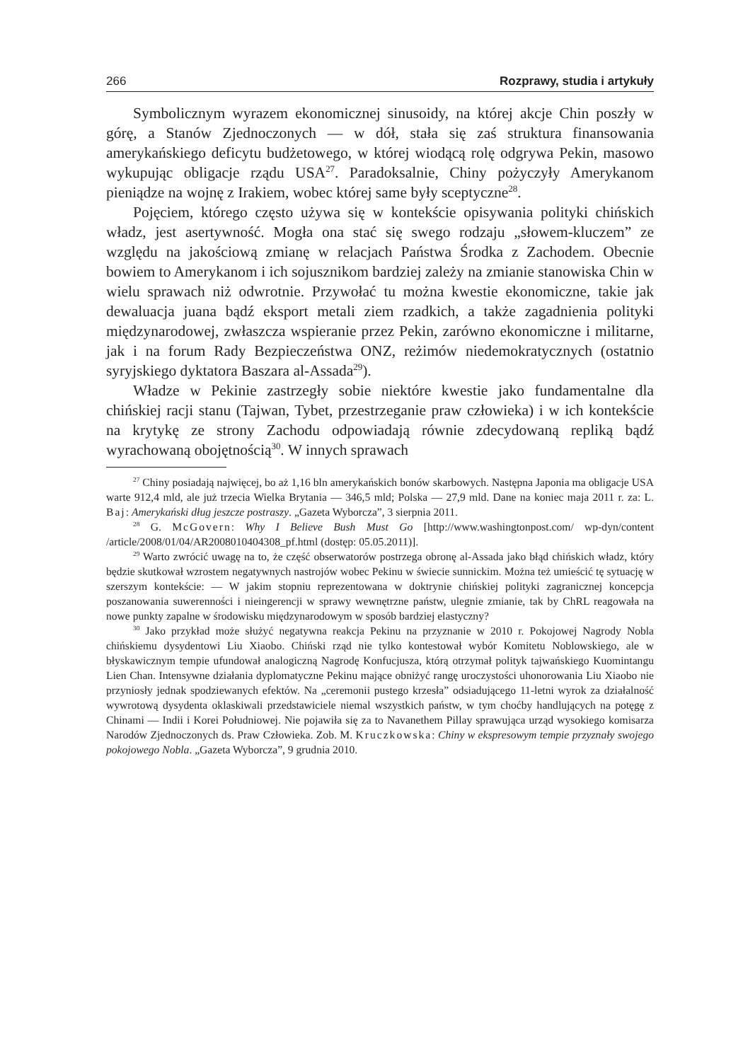266 Rozprawy, studia i artykuły
Symbolicznym wyrazem ekonomicznej sinusoidy, na której akcje Chin poszły w górę, a Stanów Zjednoczonych — w dół, stała się zaś struktura finansowania amerykańskiego deficytu budżetowego, w której wiodącą rolę odgrywa Pekin, masowo wykupując obligacje rządu USA<sup>27</sup>. Paradoksalnie, Chiny pożyczyły Amerykanom pieniądze na wojnę z Irakiem, wobec której same były sceptyczne<sup>28</sup>.
Pojęciem, którego często używa się w kontekście opisywania polityki chińskich władz, jest asertywność. Mogła ona stać się swego rodzaju „słowem-kluczem” ze względu na jakościową zmianę w relacjach Państwa Środka z Zachodem. Obecnie bowiem to Amerykanom i ich sojusznikom bardziej zależy na zmianie stanowiska Chin w wielu sprawach niż odwrotnie. Przywołać tu można kwestie ekonomiczne, takie jak dewaluacja juana bądź eksport metali ziem rzadkich, a także zagadnienia polityki międzynarodowej, zwłaszcza wspieranie przez Pekin, zarówno ekonomiczne i militarne, jak i na forum Rady Bezpieczeństwa ONZ, reżimów niedemokratycznych (ostatnio syryjskiego dyktatora Baszara al-Assada<sup>29</sup>).
Władze w Pekinie zastrzegły sobie niektóre kwestie jako fundamentalne dla chińskiej racji stanu (Tajwan, Tybet, przestrzeganie praw człowieka) i w ich kontekście na krytykę ze strony Zachodu odpowiadają równie zdecydowaną repliką bądź wyrachowaną obojętnością<sup>30</sup>. W innych sprawach
<sup>27</sup> Chiny posiadają najwięcej, bo aż 1,16 bln amerykańskich bonów skarbowych. Następna Japonia ma obligacje USA warte 912,4 mld, ale już trzecia Wielka Brytania — 346,5 mld; Polska — 27,9 mld. Dane na koniec maja 2011 r. za: L. Baj: Amerykański dług jeszcze postraszy. „Gazeta Wyborcza”, 3 sierpnia 2011.
<sup>28</sup> G. McGovern: Why I Believe Bush Must Go [http://www.washingtonpost.com/ wp-dyn/content /article/2008/01/04/AR2008010404308_pf.html (dostęp: 05.05.2011)].
<sup>29</sup> Warto zwrócić uwagę na to, że część obserwatorów postrzega obronę al-Assada jako błąd chińskich władz, który będzie skutkował wzrostem negatywnych nastrojów wobec Pekinu w świecie sunnickim. Można też umieścić tę sytuację w szerszym kontekście: — W jakim stopniu reprezentowana w doktrynie chińskiej polityki zagranicznej koncepcja poszanowania suwerenności i nieingerencji w sprawy wewnętrzne państw, ulegnie zmianie, tak by ChRL reagowała na nowe punkty zapalne w środowisku międzynarodowym w sposób bardziej elastyczny?
<sup>30</sup> Jako przykład może służyć negatywna reakcja Pekinu na przyznanie w 2010 r. Pokojowej Nagrody Nobla chińskiemu dysydentowi Liu Xiaobo. Chiński rząd nie tylko kontestował wybór Komitetu Noblowskiego, ale w błyskawicznym tempie ufundował analogiczną Nagrodę Konfucjusza, którą otrzymał polityk tajwańskiego Kuomintangu Lien Chan. Intensywne działania dyplomatyczne Pekinu mające obniżyć rangę uroczystości uhonorowania Liu Xiaobo nie przyniosły jednak spodziewanych efektów. Na „ceremonii pustego krzesła” odsiadującego 11-letni wyrok za działalność wywrotową dysydenta oklaskiwali przedstawiciele niemal wszystkich państw, w tym choćby handlujących na potęgę z Chinami — Indii i Korei Południowej. Nie pojawiła się za to Navanethem Pillay sprawująca urząd wysokiego komisarza Narodów Zjednoczonych ds. Praw Człowieka. Zob. M. Kruczkowska: Chiny w ekspresowym tempie przyznały swojego pokojowego Nobla. „Gazeta Wyborcza”, 9 grudnia 2010.